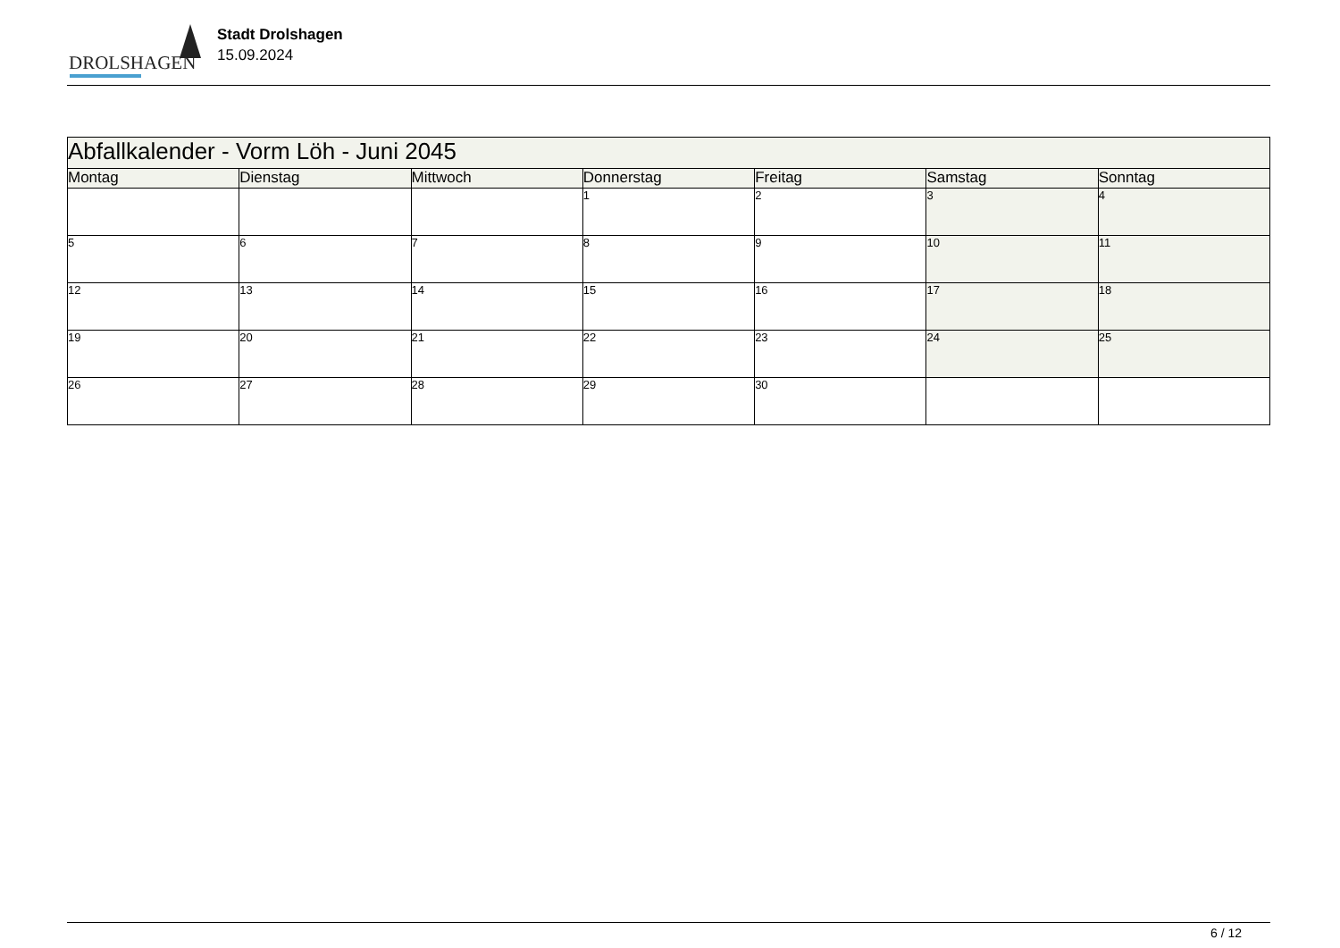DROLSHAGEN
Stadt Drolshagen
15.09.2024
| Abfallkalender - Vorm Löh - Juni 2045 | | | | | | |
| --- | --- | --- | --- | --- | --- | --- |
| Montag | Dienstag | Mittwoch | Donnerstag | Freitag | Samstag | Sonntag |
| | | | 1 | 2 | 3 | 4 |
| 5 | 6 | 7 | 8 | 9 | 10 | 11 |
| 12 | 13 | 14 | 15 | 16 | 17 | 18 |
| 19 | 20 | 21 | 22 | 23 | 24 | 25 |
| 26 | 27 | 28 | 29 | 30 | | |
6 / 12